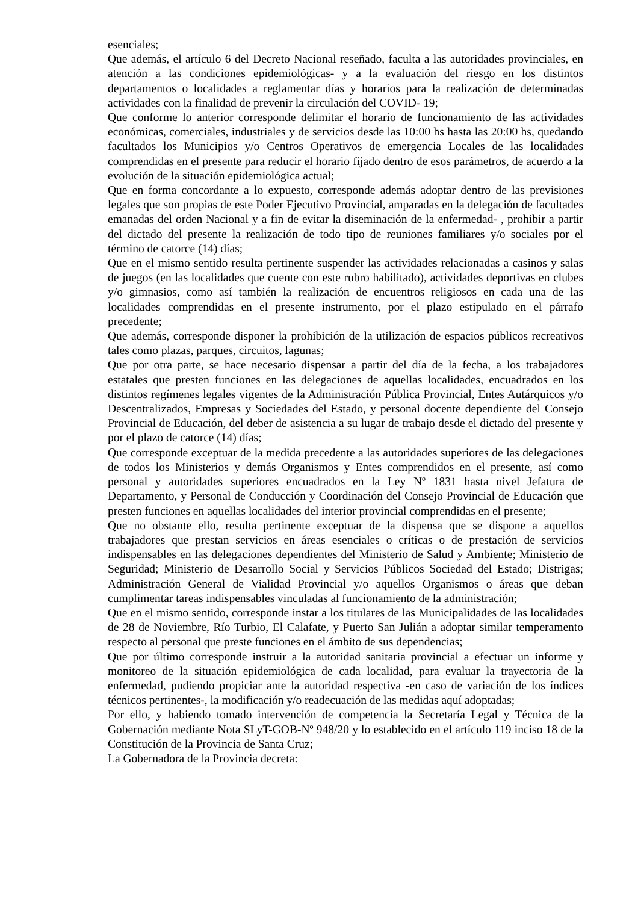esenciales;
Que además, el artículo 6 del Decreto Nacional reseñado, faculta a las autoridades provinciales, en atención a las condiciones epidemiológicas- y a la evaluación del riesgo en los distintos departamentos o localidades a reglamentar días y horarios para la realización de determinadas actividades con la finalidad de prevenir la circulación del COVID- 19;
Que conforme lo anterior corresponde delimitar el horario de funcionamiento de las actividades económicas, comerciales, industriales y de servicios desde las 10:00 hs hasta las 20:00 hs, quedando facultados los Municipios y/o Centros Operativos de emergencia Locales de las localidades comprendidas en el presente para reducir el horario fijado dentro de esos parámetros, de acuerdo a la evolución de la situación epidemiológica actual;
Que en forma concordante a lo expuesto, corresponde además adoptar dentro de las previsiones legales que son propias de este Poder Ejecutivo Provincial, amparadas en la delegación de facultades emanadas del orden Nacional y a fin de evitar la diseminación de la enfermedad- , prohibir a partir del dictado del presente la realización de todo tipo de reuniones familiares y/o sociales por el término de catorce (14) días;
Que en el mismo sentido resulta pertinente suspender las actividades relacionadas a casinos y salas de juegos (en las localidades que cuente con este rubro habilitado), actividades deportivas en clubes y/o gimnasios, como así también la realización de encuentros religiosos en cada una de las localidades comprendidas en el presente instrumento, por el plazo estipulado en el párrafo precedente;
Que además, corresponde disponer la prohibición de la utilización de espacios públicos recreativos tales como plazas, parques, circuitos, lagunas;
Que por otra parte, se hace necesario dispensar a partir del día de la fecha, a los trabajadores estatales que presten funciones en las delegaciones de aquellas localidades, encuadrados en los distintos regímenes legales vigentes de la Administración Pública Provincial, Entes Autárquicos y/o Descentralizados, Empresas y Sociedades del Estado, y personal docente dependiente del Consejo Provincial de Educación, del deber de asistencia a su lugar de trabajo desde el dictado del presente y por el plazo de catorce (14) días;
Que corresponde exceptuar de la medida precedente a las autoridades superiores de las delegaciones de todos los Ministerios y demás Organismos y Entes comprendidos en el presente, así como personal y autoridades superiores encuadrados en la Ley Nº 1831 hasta nivel Jefatura de Departamento, y Personal de Conducción y Coordinación del Consejo Provincial de Educación que presten funciones en aquellas localidades del interior provincial comprendidas en el presente;
Que no obstante ello, resulta pertinente exceptuar de la dispensa que se dispone a aquellos trabajadores que prestan servicios en áreas esenciales o críticas o de prestación de servicios indispensables en las delegaciones dependientes del Ministerio de Salud y Ambiente; Ministerio de Seguridad; Ministerio de Desarrollo Social y Servicios Públicos Sociedad del Estado; Distrigas; Administración General de Vialidad Provincial y/o aquellos Organismos o áreas que deban cumplimentar tareas indispensables vinculadas al funcionamiento de la administración;
Que en el mismo sentido, corresponde instar a los titulares de las Municipalidades de las localidades de 28 de Noviembre, Río Turbio, El Calafate, y Puerto San Julián a adoptar similar temperamento respecto al personal que preste funciones en el ámbito de sus dependencias;
Que por último corresponde instruir a la autoridad sanitaria provincial a efectuar un informe y monitoreo de la situación epidemiológica de cada localidad, para evaluar la trayectoria de la enfermedad, pudiendo propiciar ante la autoridad respectiva -en caso de variación de los índices técnicos pertinentes-, la modificación y/o readecuación de las medidas aquí adoptadas;
Por ello, y habiendo tomado intervención de competencia la Secretaría Legal y Técnica de la Gobernación mediante Nota SLyT-GOB-Nº 948/20 y lo establecido en el artículo 119 inciso 18 de la Constitución de la Provincia de Santa Cruz;
La Gobernadora de la Provincia decreta: